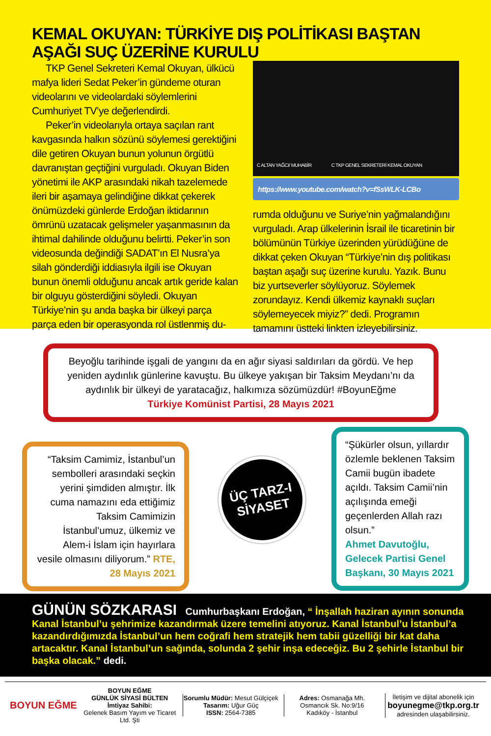KEMAL OKUYAN: TÜRKİYE DIŞ POLİTİKASI BAŞTAN AŞAĞI SUÇ ÜZERİNE KURULU
TKP Genel Sekreteri Kemal Okuyan, ülkücü mafya lideri Sedat Peker’in gündeme oturan videolarını ve videolardaki söylemlerini Cumhuriyet TV’ye değerlendirdi.
Peker’in videolarıyla ortaya saçılan rant kavgasında halkın sözünü söylemesi gerektiğini dile getiren Okuyan bunun yolunun örgütlü davranıştan geçtiğini vurguladı. Okuyan Biden yönetimi ile AKP arasındaki nikah tazelemede ileri bir aşamaya gelindiğine dikkat çekerek önümüzdeki günlerde Erdoğan iktidarının ömrünü uzatacak gelişmeler yaşanmasının da ihtimal dahilinde olduğunu belirtti. Peker’in son videosunda değindiği SADAT’ın El Nusra’ya silah gönderdiği iddiasıyla ilgili ise Okuyan bunun önemli olduğunu ancak artık geride kalan bir olguyu gösterdiğini söyledi. Okuyan Türkiye’nin şu anda başka bir ülkeyi parça parça eden bir operasyonda rol üstlenmiş du-
C ALTAN YAĞCI/ MUHABİR C TKP GENEL SEKRETERİ KEMAL OKUYAN
https://www.youtube.com/watch?v=fSsWLK-LCBo
rumda olduğunu ve Suriye’nin yağmalandığını vurguladı. Arap ülkelerinin İsrail ile ticaretinin bir bölümünün Türkiye üzerinden yürüdüğüne de dikkat çeken Okuyan “Türkiye’nin dış politikası baştan aşağı suç üzerine kurulu. Yazık. Bunu biz yurtseverler söylüyoruz. Söylemek zorundayız. Kendi ülkemiz kaynaklı suçları söylemeyecek miyiz?” dedi. Programın tamamını üstteki linkten izleyebilirsiniz.
Beyoğlu tarihinde işgali de yangını da en ağır siyasi saldırıları da gördü. Ve hep yeniden aydınlık günlerine kavuştu. Bu ülkeye yakışan bir Taksim Meydanı’nı da aydınlık bir ülkeyi de yaratacağız, halkımıza sözümüzdür! #BoyunEğme
Türkiye Komünist Partisi, 28 Mayıs 2021
“Taksim Camimiz, İstanbul’un sembolleri arasındaki seçkin yerini şimdiden almıştır. İlk cuma namazını eda ettiğimiz Taksim Camimizin İstanbul’umuz, ülkemiz ve Alem-i İslam için hayırlara vesile olmasını diliyorum.” RTE, 28 Mayıs 2021
ÜÇ TARZ-I
SİYASET
“Şükürler olsun, yıllardır özlemle beklenen Taksim Camii bugün ibadete açıldı. Taksim Camii’nin açılışında emeği geçenlerden Allah razı olsun.”
Ahmet Davutoğlu, Gelecek Partisi Genel Başkanı, 30 Mayıs 2021
GÜNÜN SÖZKARASI Cumhurbaşkanı Erdoğan, “ İnşallah haziran ayının sonunda Kanal İstanbul’u şehrimize kazandırmak üzere temelini atıyoruz. Kanal İstanbul’u İstanbul’a kazandırdığımızda İstanbul’un hem coğrafi hem stratejik hem tabii güzelliği bir kat daha artacaktır. Kanal İstanbul’un sağında, solunda 2 şehir inşa edeceğiz. Bu 2 şehirle İstanbul bir başka olacak.” dedi.
BOYUN EĞME
BOYUN EĞME
GÜNLÜK SİYASİ BÜLTEN
İmtiyaz Sahibi:
Gelenek Basım Yayım ve Ticaret Ltd. Şti
Sorumlu Müdür: Mesut Gülçiçek
Tasarım: Uğur Güç
ISSN: 2564-7385
Adres: Osmanağa Mh.
Osmancık Sk. No:9/16
Kadıköy - İstanbul
İletişim ve dijital abonelik için
boyunegme@tkp.org.tr
adresinden ulaşabilirsiniz.